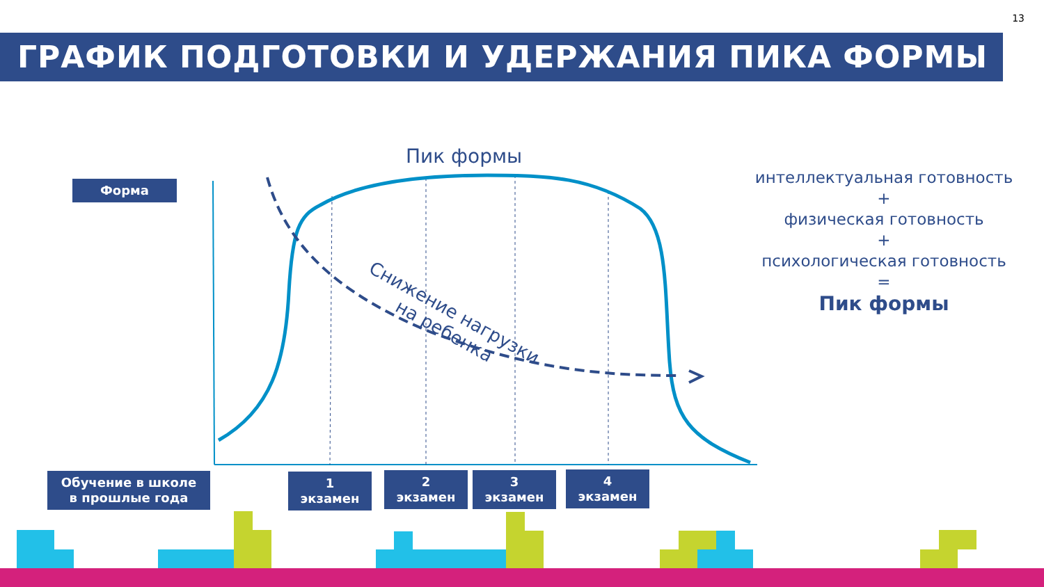13
ГРАФИК ПОДГОТОВКИ И УДЕРЖАНИЯ ПИКА ФОРМЫ
Форма
Пик формы
Снижение нагрузки
на ребенка
интеллектуальная готовность
+
физическая готовность
+
психологическая готовность
=
Пик формы
Обучение в школе
в прошлые года
1
экзамен
2
экзамен
3
экзамен
4
экзамен